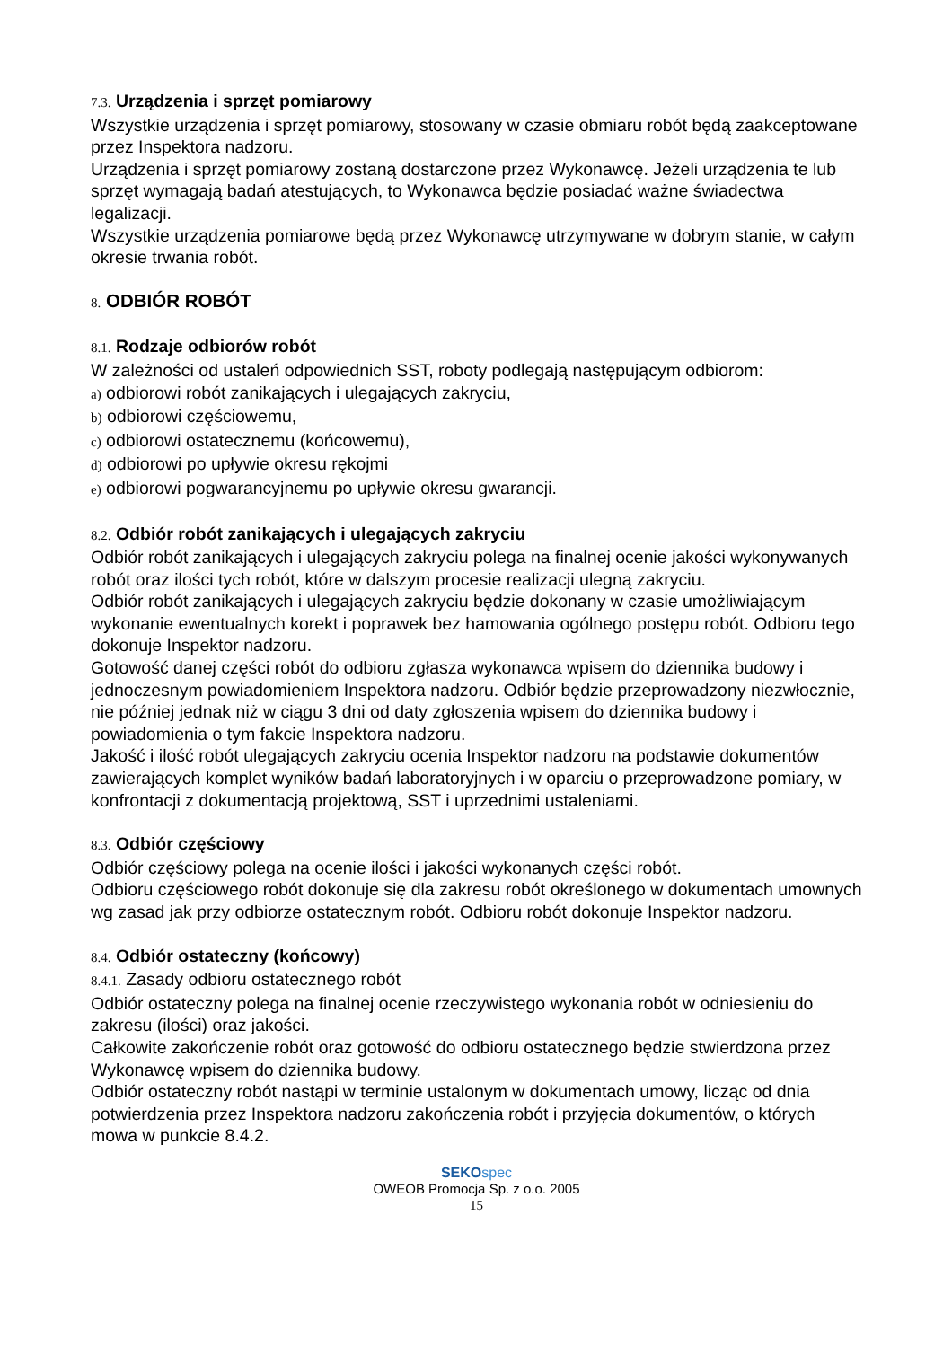7.3. Urządzenia i sprzęt pomiarowy
Wszystkie urządzenia i sprzęt pomiarowy, stosowany w czasie obmiaru robót będą zaakceptowane przez Inspektora nadzoru.
Urządzenia i sprzęt pomiarowy zostaną dostarczone przez Wykonawcę. Jeżeli urządzenia te lub sprzęt wymagają badań atestujących, to Wykonawca będzie posiadać ważne świadectwa legalizacji.
Wszystkie urządzenia pomiarowe będą przez Wykonawcę utrzymywane w dobrym stanie, w całym okresie trwania robót.
8. ODBIÓR ROBÓT
8.1. Rodzaje odbiorów robót
W zależności od ustaleń odpowiednich SST, roboty podlegają następującym odbiorom:
a) odbiorowi robót zanikających i ulegających zakryciu,
b) odbiorowi częściowemu,
c) odbiorowi ostatecznemu (końcowemu),
d) odbiorowi po upływie okresu rękojmi
e) odbiorowi pogwarancyjnemu po upływie okresu gwarancji.
8.2. Odbiór robót zanikających i ulegających zakryciu
Odbiór robót zanikających i ulegających zakryciu polega na finalnej ocenie jakości wykonywanych robót oraz ilości tych robót, które w dalszym procesie realizacji ulegną zakryciu.
Odbiór robót zanikających i ulegających zakryciu będzie dokonany w czasie umożliwiającym wykonanie ewentualnych korekt i poprawek bez hamowania ogólnego postępu robót. Odbioru tego dokonuje Inspektor nadzoru.
Gotowość danej części robót do odbioru zgłasza wykonawca wpisem do dziennika budowy i jednoczesnym powiadomieniem Inspektora nadzoru. Odbiór będzie przeprowadzony niezwłocznie, nie później jednak niż w ciągu 3 dni od daty zgłoszenia wpisem do dziennika budowy i powiadomienia o tym fakcie Inspektora nadzoru.
Jakość i ilość robót ulegających zakryciu ocenia Inspektor nadzoru na podstawie dokumentów zawierających komplet wyników badań laboratoryjnych i w oparciu o przeprowadzone pomiary, w konfrontacji z dokumentacją projektową, SST i uprzednimi ustaleniami.
8.3. Odbiór częściowy
Odbiór częściowy polega na ocenie ilości i jakości wykonanych części robót.
Odbioru częściowego robót dokonuje się dla zakresu robót określonego w dokumentach umownych wg zasad jak przy odbiorze ostatecznym robót. Odbioru robót dokonuje Inspektor nadzoru.
8.4. Odbiór ostateczny (końcowy)
8.4.1. Zasady odbioru ostatecznego robót
Odbiór ostateczny polega na finalnej ocenie rzeczywistego wykonania robót w odniesieniu do zakresu (ilości) oraz jakości.
Całkowite zakończenie robót oraz gotowość do odbioru ostatecznego będzie stwierdzona przez Wykonawcę wpisem do dziennika budowy.
Odbiór ostateczny robót nastąpi w terminie ustalonym w dokumentach umowy, licząc od dnia potwierdzenia przez Inspektora nadzoru zakończenia robót i przyjęcia dokumentów, o których mowa w punkcie 8.4.2.
SEKO spec
OWEOB Promocja Sp. z o.o. 2005
15